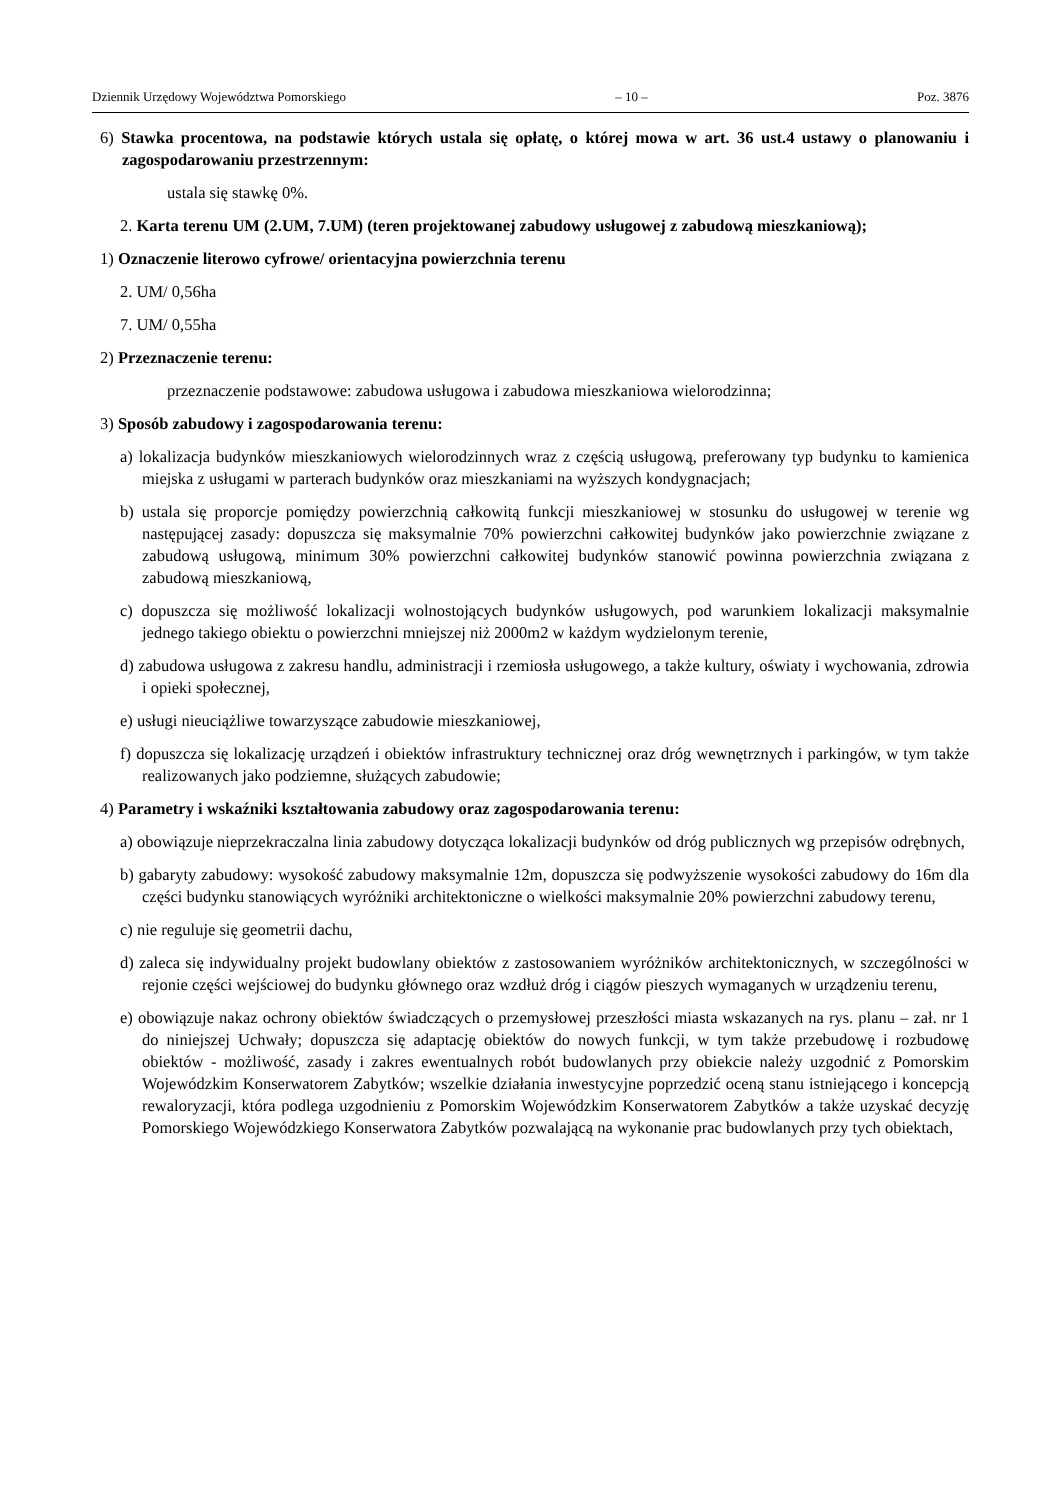Dziennik Urzędowy Województwa Pomorskiego – 10 – Poz. 3876
6) Stawka procentowa, na podstawie których ustala się opłatę, o której mowa w art. 36 ust.4 ustawy o planowaniu i zagospodarowaniu przestrzennym:
ustala się stawkę 0%.
2. Karta terenu UM (2.UM, 7.UM) (teren projektowanej zabudowy usługowej z zabudową mieszkaniową);
1) Oznaczenie literowo cyfrowe/ orientacyjna powierzchnia terenu
2. UM/ 0,56ha
7. UM/ 0,55ha
2) Przeznaczenie terenu:
przeznaczenie podstawowe: zabudowa usługowa i zabudowa mieszkaniowa wielorodzinna;
3) Sposób zabudowy i zagospodarowania terenu:
a) lokalizacja budynków mieszkaniowych wielorodzinnych wraz z częścią usługową, preferowany typ budynku to kamienica miejska z usługami w parterach budynków oraz mieszkaniami na wyższych kondygnacjach;
b) ustala się proporcje pomiędzy powierzchnią całkowitą funkcji mieszkaniowej w stosunku do usługowej w terenie wg następującej zasady: dopuszcza się maksymalnie 70% powierzchni całkowitej budynków jako powierzchnie związane z zabudową usługową, minimum 30% powierzchni całkowitej budynków stanowić powinna powierzchnia związana z zabudową mieszkaniową,
c) dopuszcza się możliwość lokalizacji wolnostojących budynków usługowych, pod warunkiem lokalizacji maksymalnie jednego takiego obiektu o powierzchni mniejszej niż 2000m2 w każdym wydzielonym terenie,
d) zabudowa usługowa z zakresu handlu, administracji i rzemiosła usługowego, a także kultury, oświaty i wychowania, zdrowia i opieki społecznej,
e) usługi nieuciążliwe towarzyszące zabudowie mieszkaniowej,
f) dopuszcza się lokalizację urządzeń i obiektów infrastruktury technicznej oraz dróg wewnętrznych i parkingów, w tym także realizowanych jako podziemne, służących zabudowie;
4) Parametry i wskaźniki kształtowania zabudowy oraz zagospodarowania terenu:
a) obowiązuje nieprzekraczalna linia zabudowy dotycząca lokalizacji budynków od dróg publicznych wg przepisów odrębnych,
b) gabaryty zabudowy: wysokość zabudowy maksymalnie 12m, dopuszcza się podwyższenie wysokości zabudowy do 16m dla części budynku stanowiących wyróżniki architektoniczne o wielkości maksymalnie 20% powierzchni zabudowy terenu,
c) nie reguluje się geometrii dachu,
d) zaleca się indywidualny projekt budowlany obiektów z zastosowaniem wyróżników architektonicznych, w szczególności w rejonie części wejściowej do budynku głównego oraz wzdłuż dróg i ciągów pieszych wymaganych w urządzeniu terenu,
e) obowiązuje nakaz ochrony obiektów świadczących o przemysłowej przeszłości miasta wskazanych na rys. planu – zał. nr 1 do niniejszej Uchwały; dopuszcza się adaptację obiektów do nowych funkcji, w tym także przebudowę i rozbudowę obiektów - możliwość, zasady i zakres ewentualnych robót budowlanych przy obiekcie należy uzgodnić z Pomorskim Wojewódzkim Konserwatorem Zabytków; wszelkie działania inwestycyjne poprzedzić oceną stanu istniejącego i koncepcją rewaloryzacji, która podlega uzgodnieniu z Pomorskim Wojewódzkim Konserwatorem Zabytków a także uzyskać decyzję Pomorskiego Wojewódzkiego Konserwatora Zabytków pozwalającą na wykonanie prac budowlanych przy tych obiektach,